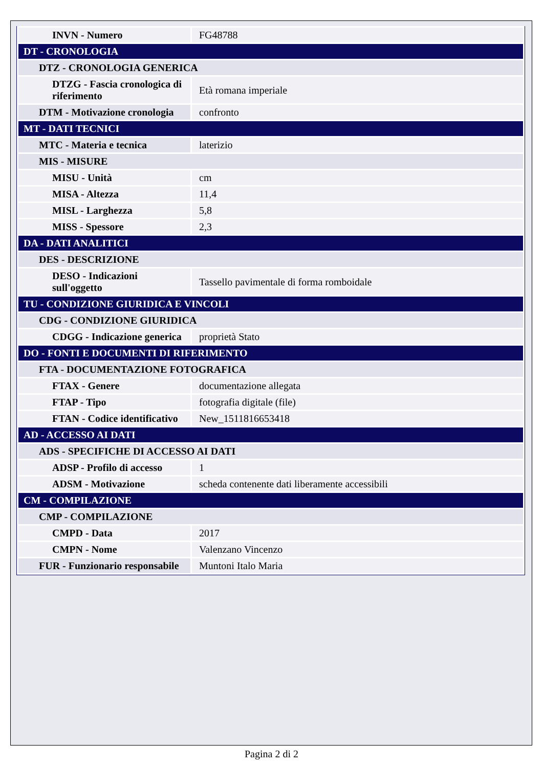| INVN - Numero | FG48788 |
| DT - CRONOLOGIA | |
| DTZ - CRONOLOGIA GENERICA | |
| DTZG - Fascia cronologica di riferimento | Età romana imperiale |
| DTM - Motivazione cronologia | confronto |
| MT - DATI TECNICI | |
| MTC - Materia e tecnica | laterizio |
| MIS - MISURE | |
| MISU - Unità | cm |
| MISA - Altezza | 11,4 |
| MISL - Larghezza | 5,8 |
| MISS - Spessore | 2,3 |
| DA - DATI ANALITICI | |
| DES - DESCRIZIONE | |
| DESO - Indicazioni sull'oggetto | Tassello pavimentale di forma romboidale |
| TU - CONDIZIONE GIURIDICA E VINCOLI | |
| CDG - CONDIZIONE GIURIDICA | |
| CDGG - Indicazione generica | proprietà Stato |
| DO - FONTI E DOCUMENTI DI RIFERIMENTO | |
| FTA - DOCUMENTAZIONE FOTOGRAFICA | |
| FTAX - Genere | documentazione allegata |
| FTAP - Tipo | fotografia digitale (file) |
| FTAN - Codice identificativo | New_1511816653418 |
| AD - ACCESSO AI DATI | |
| ADS - SPECIFICHE DI ACCESSO AI DATI | |
| ADSP - Profilo di accesso | 1 |
| ADSM - Motivazione | scheda contenente dati liberamente accessibili |
| CM - COMPILAZIONE | |
| CMP - COMPILAZIONE | |
| CMPD - Data | 2017 |
| CMPN - Nome | Valenzano Vincenzo |
| FUR - Funzionario responsabile | Muntoni Italo Maria |
Pagina 2 di 2